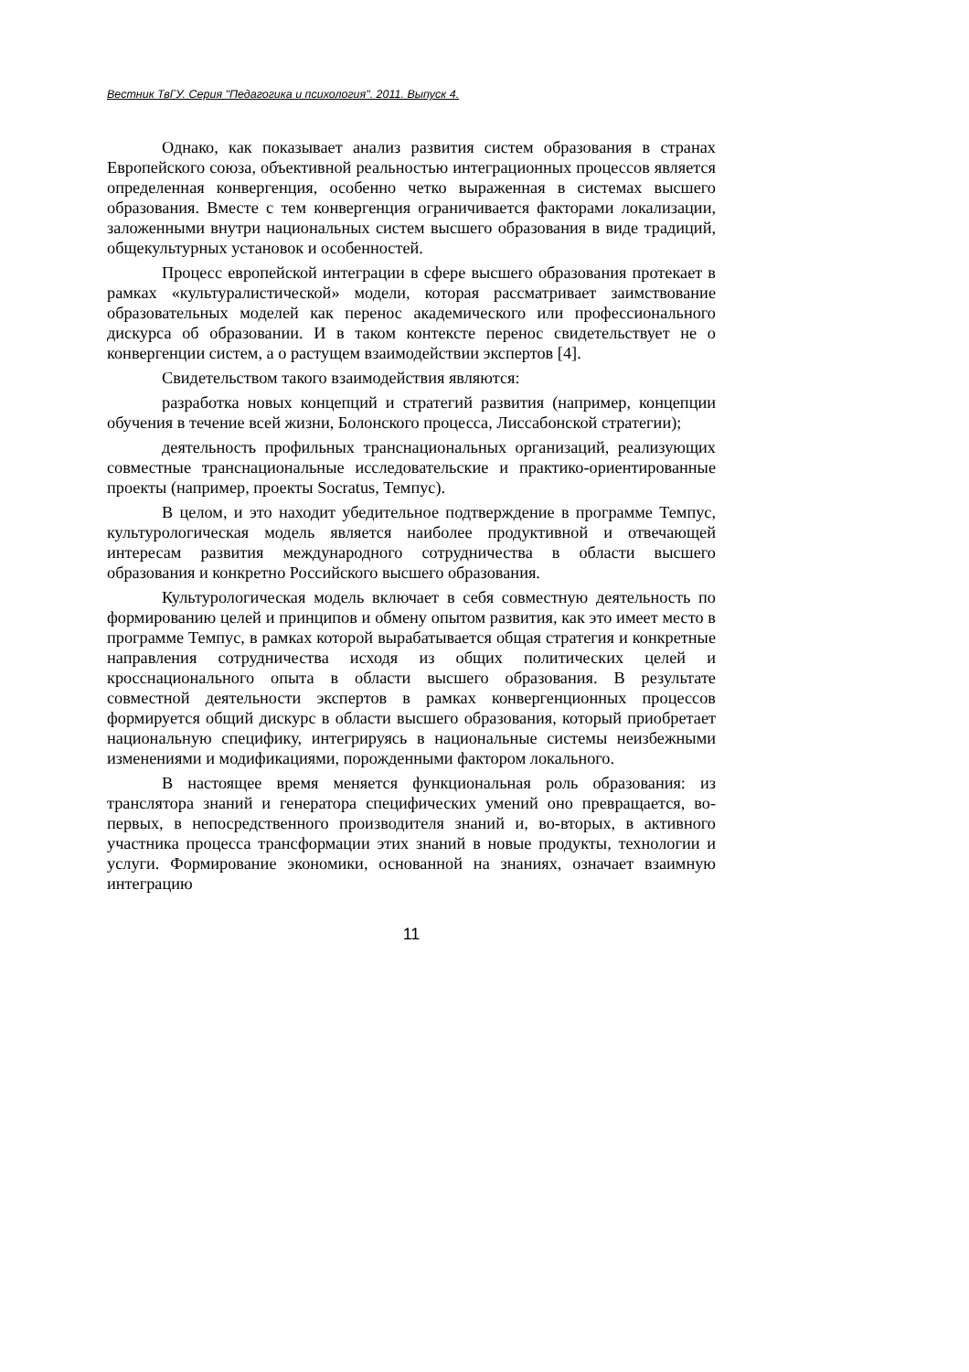Вестник ТвГУ. Серия "Педагогика и психология". 2011. Выпуск 4.
Однако, как показывает анализ развития систем образования в странах Европейского союза, объективной реальностью интеграционных процессов является определенная конвергенция, особенно четко выраженная в системах высшего образования. Вместе с тем конвергенция ограничивается факторами локализации, заложенными внутри национальных систем высшего образования в виде традиций, общекультурных установок и особенностей.
Процесс европейской интеграции в сфере высшего образования протекает в рамках «культуралистической» модели, которая рассматривает заимствование образовательных моделей как перенос академического или профессионального дискурса об образовании. И в таком контексте перенос свидетельствует не о конвергенции систем, а о растущем взаимодействии экспертов [4].
Свидетельством такого взаимодействия являются:
разработка новых концепций и стратегий развития (например, концепции обучения в течение всей жизни, Болонского процесса, Лиссабонской стратегии);
деятельность профильных транснациональных организаций, реализующих совместные транснациональные исследовательские и практико-ориентированные проекты (например, проекты Socratus, Темпус).
В целом, и это находит убедительное подтверждение в программе Темпус, культурологическая модель является наиболее продуктивной и отвечающей интересам развития международного сотрудничества в области высшего образования и конкретно Российского высшего образования.
Культурологическая модель включает в себя совместную деятельность по формированию целей и принципов и обмену опытом развития, как это имеет место в программе Темпус, в рамках которой вырабатывается общая стратегия и конкретные направления сотрудничества исходя из общих политических целей и кросснационального опыта в области высшего образования. В результате совместной деятельности экспертов в рамках конвергенционных процессов формируется общий дискурс в области высшего образования, который приобретает национальную специфику, интегрируясь в национальные системы неизбежными изменениями и модификациями, порожденными фактором локального.
В настоящее время меняется функциональная роль образования: из транслятора знаний и генератора специфических умений оно превращается, во-первых, в непосредственного производителя знаний и, во-вторых, в активного участника процесса трансформации этих знаний в новые продукты, технологии и услуги. Формирование экономики, основанной на знаниях, означает взаимную интеграцию
11